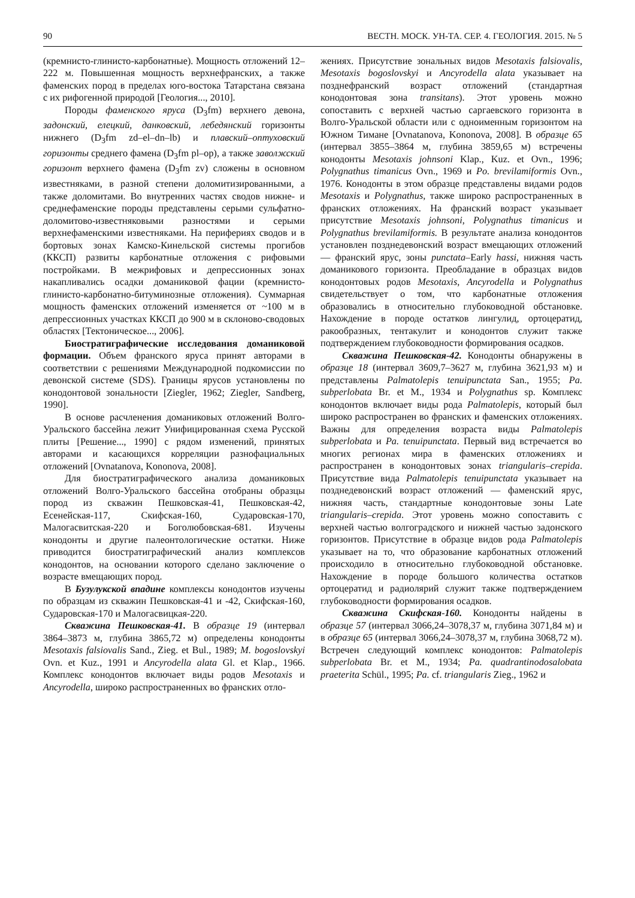90 ВЕСТН. МОСК. УН-ТА. СЕР. 4. ГЕОЛОГИЯ. 2015. № 5
(кремнисто-глинисто-карбонатные). Мощность отложений 12–222 м. Повышенная мощность верхнефранских, а также фаменских пород в пределах юго-востока Татарстана связана с их рифогенной природой [Геология..., 2010].
Породы фаменского яруса (D<sub>3</sub>fm) верхнего девона, задонский, елецкий, данковский, лебедянский горизонты нижнего (D<sub>3</sub>fm zd–el–dn–lb) и плавский–оптуховский горизонты среднего фамена (D<sub>3</sub>fm pl–op), а также заволжский горизонт верхнего фамена (D<sub>3</sub>fm zv) сложены в основном известняками, в разной степени доломитизированными, а также доломитами. Во внутренних частях сводов нижне- и среднефаменские породы представлены серыми сульфатно-доломитово-известняковыми разностями и серыми верхнефаменскими известняками. На перифериях сводов и в бортовых зонах Камско-Кинельской системы прогибов (ККСП) развиты карбонатные отложения с рифовыми постройками. В межрифовых и депрессионных зонах накапливались осадки доманиковой фации (кремнисто-глинисто-карбонатно-битуминозные отложения). Суммарная мощность фаменских отложений изменяется от ~100 м в депрессионных участках ККСП до 900 м в склоново-сводовых областях [Тектоническое..., 2006].
Биостратиграфические исследования доманиковой формации. Объем франского яруса принят авторами в соответствии с решениями Международной подкомиссии по девонской системе (SDS). Границы ярусов установлены по конодонтовой зональности [Ziegler, 1962; Ziegler, Sandberg, 1990].
В основе расчленения доманиковых отложений Волго-Уральского бассейна лежит Унифицированная схема Русской плиты [Решение..., 1990] с рядом изменений, принятых авторами и касающихся корреляции разнофациальных отложений [Ovnatanova, Kononova, 2008].
Для биостратиграфического анализа доманиковых отложений Волго-Уральского бассейна отобраны образцы пород из скважин Пешковская-41, Пешковская-42, Есенейская-117, Скифская-160, Сударовская-170, Малогасвитская-220 и Боголюбовская-681. Изучены конодонты и другие палеонтологические остатки. Ниже приводится биостратиграфический анализ комплексов конодонтов, на основании которого сделано заключение о возрасте вмещающих пород.
В Бузулукской впадине комплексы конодонтов изучены по образцам из скважин Пешковская-41 и -42, Скифская-160, Сударовская-170 и Малогасвицкая-220.
Скважина Пешковская-41. В образце 19 (интервал 3864–3873 м, глубина 3865,72 м) определены конодонты Mesotaxis falsiovalis Sand., Zieg. et Bul., 1989; M. bogoslovskyi Ovn. et Kuz., 1991 и Ancyrodella alata Gl. et Klap., 1966. Комплекс конодонтов включает виды родов Mesotaxis и Ancyrodella, широко распространенных во франских отло-
жениях. Присутствие зональных видов Mesotaxis falsiovalis, Mesotaxis bogoslovskyi и Ancyrodella alata указывает на позднефранский возраст отложений (стандартная конодонтовая зона transitans). Этот уровень можно сопоставить с верхней частью саргаевского горизонта в Волго-Уральской области или с одноименным горизонтом на Южном Тимане [Ovnatanova, Kononova, 2008]. В образце 65 (интервал 3855–3864 м, глубина 3859,65 м) встречены конодонты Mesotaxis johnsoni Klap., Kuz. et Ovn., 1996; Polygnathus timanicus Ovn., 1969 и Po. brevilamiformis Ovn., 1976. Конодонты в этом образце представлены видами родов Mesotaxis и Polygnathus, также широко распространенных в франских отложениях. На франский возраст указывает присутствие Mesotaxis johnsoni, Polygnathus timanicus и Polygnathus brevilamiformis. В результате анализа конодонтов установлен позднедевонский возраст вмещающих отложений — франский ярус, зоны punctata–Early hassi, нижняя часть доманикового горизонта. Преобладание в образцах видов конодонтовых родов Mesotaxis, Ancyrodella и Polygnathus свидетельствует о том, что карбонатные отложения образовались в относительно глубоководной обстановке. Нахождение в породе остатков лингулид, ортоцератид, ракообразных, тентакулит и конодонтов служит также подтверждением глубоководности формирования осадков.
Скважина Пешковская-42. Конодонты обнаружены в образце 18 (интервал 3609,7–3627 м, глубина 3621,93 м) и представлены Palmatolepis tenuipunctata San., 1955; Pa. subperlobata Br. et M., 1934 и Polygnathus sp. Комплекс конодонтов включает виды рода Palmatolepis, который был широко распространен во франских и фаменских отложениях. Важны для определения возраста виды Palmatolepis subperlobata и Pa. tenuipunctata. Первый вид встречается во многих регионах мира в фаменских отложениях и распространен в конодонтовых зонах triangularis–crepida. Присутствие вида Palmatolepis tenuipunctata указывает на позднедевонский возраст отложений — фаменский ярус, нижняя часть, стандартные конодонтовые зоны Late triangularis–crepida. Этот уровень можно сопоставить с верхней частью волгоградского и нижней частью задонского горизонтов. Присутствие в образце видов рода Palmatolepis указывает на то, что образование карбонатных отложений происходило в относительно глубоководной обстановке. Нахождение в породе большого количества остатков ортоцератид и радиолярий служит также подтверждением глубоководности формирования осадков.
Скважина Скифская-160. Конодонты найдены в образце 57 (интервал 3066,24–3078,37 м, глубина 3071,84 м) и в образце 65 (интервал 3066,24–3078,37 м, глубина 3068,72 м). Встречен следующий комплекс конодонтов: Palmatolepis subperlobata Br. et M., 1934; Pa. quadrantinodosalobata praeterita Schül., 1995; Pa. cf. triangularis Zieg., 1962 и